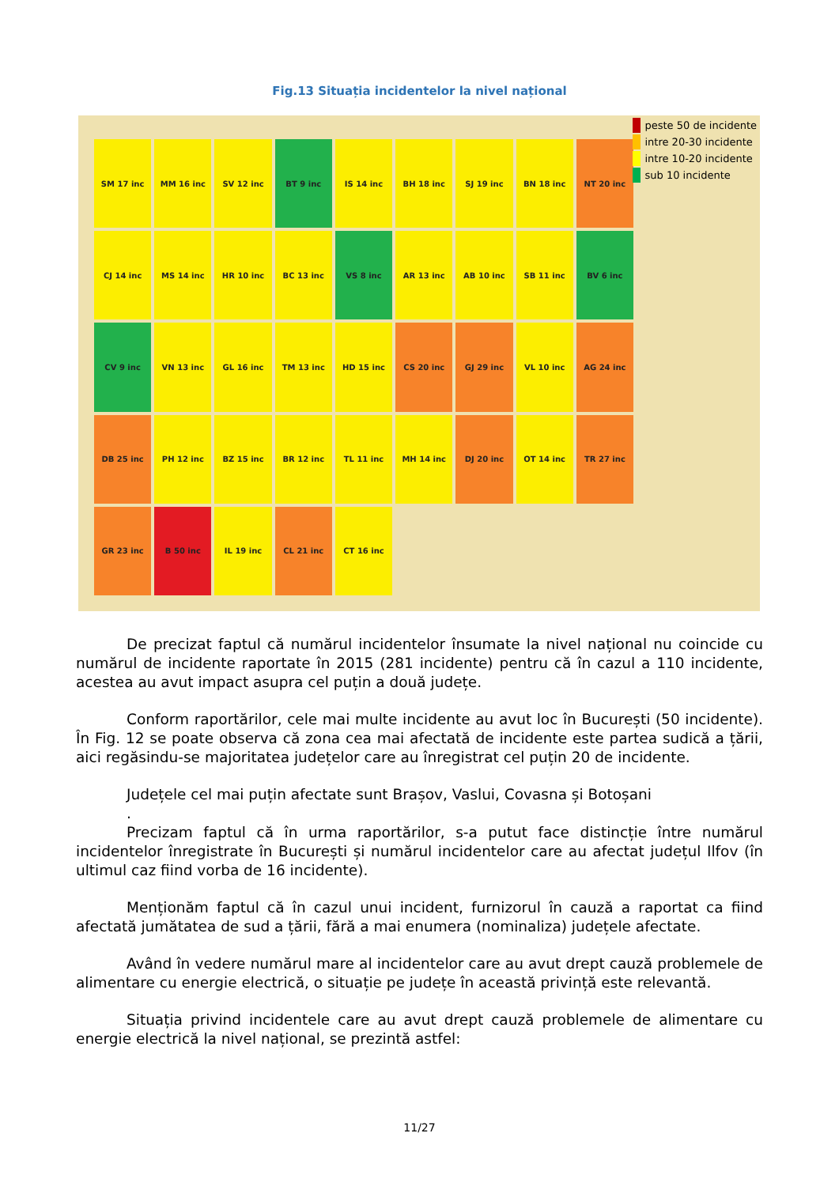Fig.13 Situația incidentelor la nivel național
SM 17 inc
MM 16 inc
SV 12 inc
BT 9 inc
IS 14 inc
BH 18 inc
SJ 19 inc
BN 18 inc
NT 20 inc
CJ 14 inc
MS 14 inc
HR 10 inc
BC 13 inc
VS 8 inc
AR 13 inc
AB 10 inc
SB 11 inc
BV 6 inc
CV 9 inc
VN 13 inc
GL 16 inc
TM 13 inc
HD 15 inc
CS 20 inc
GJ 29 inc
VL 10 inc
AG 24 inc
DB 25 inc
PH 12 inc
BZ 15 inc
BR 12 inc
TL 11 inc
MH 14 inc
DJ 20 inc
OT 14 inc
TR 27 inc
GR 23 inc
B 50 inc
IL 19 inc
CL 21 inc
CT 16 inc
peste 50 de incidente
intre 20-30 incidente
intre 10-20 incidente
sub 10 incidente
De precizat faptul că numărul incidentelor însumate la nivel național nu coincide cu numărul de incidente raportate în 2015 (281 incidente) pentru că în cazul a 110 incidente, acestea au avut impact asupra cel puțin a două județe.
Conform raportărilor, cele mai multe incidente au avut loc în București (50 incidente). În Fig. 12 se poate observa că zona cea mai afectată de incidente este partea sudică a țării, aici regăsindu-se majoritatea județelor care au înregistrat cel puțin 20 de incidente.
Județele cel mai puțin afectate sunt Brașov, Vaslui, Covasna și Botoșani
.
Precizam faptul că în urma raportărilor, s-a putut face distincție între numărul incidentelor înregistrate în București și numărul incidentelor care au afectat județul Ilfov (în ultimul caz fiind vorba de 16 incidente).
Menționăm faptul că în cazul unui incident, furnizorul în cauză a raportat ca fiind afectată jumătatea de sud a țării, fără a mai enumera (nominaliza) județele afectate.
Având în vedere numărul mare al incidentelor care au avut drept cauză problemele de alimentare cu energie electrică, o situație pe județe în această privință este relevantă.
Situația privind incidentele care au avut drept cauză problemele de alimentare cu energie electrică la nivel național, se prezintă astfel:
11/27